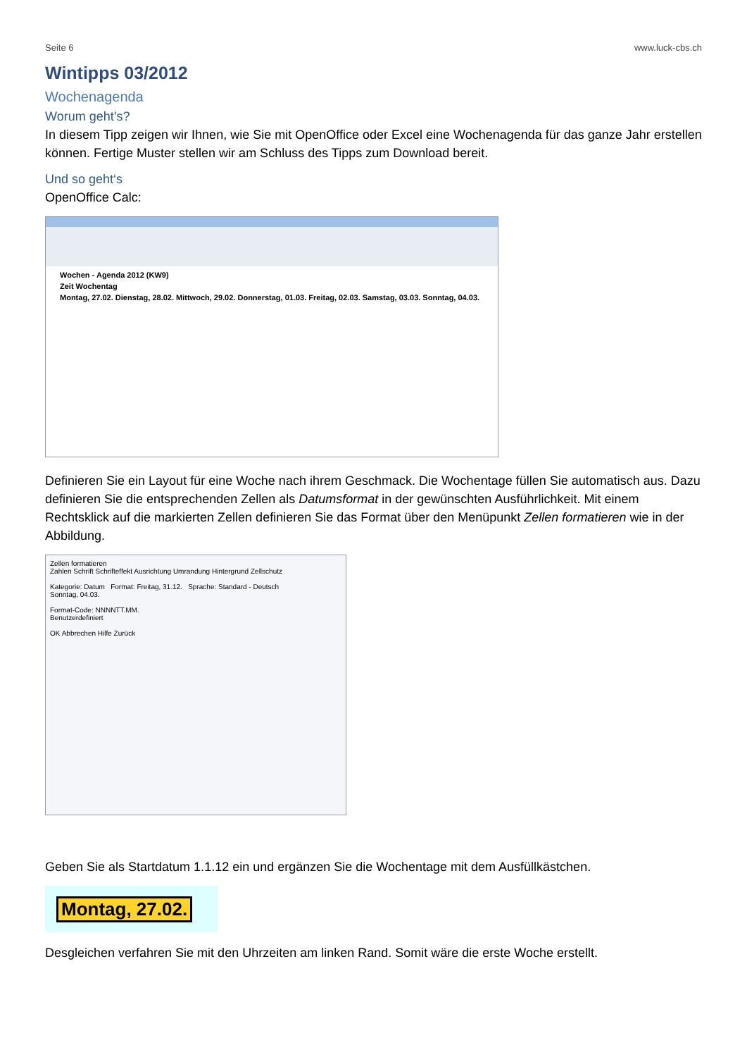Seite 6 www.luck-cbs.ch
Wintipps 03/2012
Wochenagenda
Worum geht’s?
In diesem Tipp zeigen wir Ihnen, wie Sie mit OpenOffice oder Excel eine Wochenagenda für das ganze Jahr erstellen können. Fertige Muster stellen wir am Schluss des Tipps zum Download bereit.
Und so geht‘s
OpenOffice Calc:
Wochen - Agenda 2012 (KW9)
Zeit Wochentag
Montag, 27.02. Dienstag, 28.02. Mittwoch, 29.02. Donnerstag, 01.03. Freitag, 02.03. Samstag, 03.03. Sonntag, 04.03.
Definieren Sie ein Layout für eine Woche nach ihrem Geschmack. Die Wochentage füllen Sie automatisch aus. Dazu definieren Sie die entsprechenden Zellen als Datumsformat in der gewünschten Ausführlichkeit. Mit einem Rechtsklick auf die markierten Zellen definieren Sie das Format über den Menüpunkt Zellen formatieren wie in der Abbildung.
Zellen formatieren
Zahlen Schrift Schrifteffekt Ausrichtung Umrandung Hintergrund Zellschutz
Kategorie: Datum Format: Freitag, 31.12. Sprache: Standard - Deutsch
Sonntag, 04.03.
Format-Code: NNNNTT.MM.
Benutzerdefiniert
OK Abbrechen Hilfe Zurück
Geben Sie als Startdatum 1.1.12 ein und ergänzen Sie die Wochentage mit dem Ausfüllkästchen.
Montag, 27.02.
Desgleichen verfahren Sie mit den Uhrzeiten am linken Rand. Somit wäre die erste Woche erstellt.